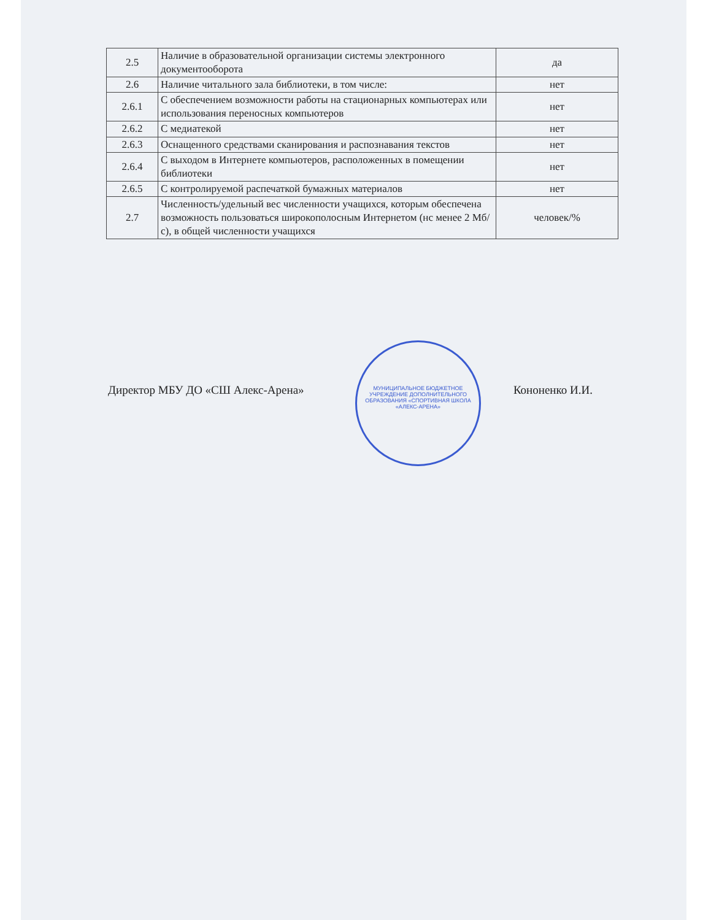| 2.5 | Наличие в образовательной организации системы электронного документооборота | да |
| 2.6 | Наличие читального зала библиотеки, в том числе: | нет |
| 2.6.1 | С обеспечением возможности работы на стационарных компьютерах или использования переносных компьютеров | нет |
| 2.6.2 | С медиатекой | нет |
| 2.6.3 | Оснащенного средствами сканирования и распознавания текстов | нет |
| 2.6.4 | С выходом в Интернете компьютеров, расположенных в помещении библиотеки | нет |
| 2.6.5 | С контролируемой распечаткой бумажных материалов | нет |
| 2.7 | Численность/удельный вес численности учащихся, которым обеспечена возможность пользоваться широкополосным Интернетом (нс менее 2 Мб/с), в общей численности учащихся | человек/% |
Директор МБУ ДО «СШ Алекс-Арена» Кононенко И.И.
МУНИЦИПАЛЬНОЕ БЮДЖЕТНОЕ УЧРЕЖДЕНИЕ ДОПОЛНИТЕЛЬНОГО ОБРАЗОВАНИЯ «СПОРТИВНАЯ ШКОЛА «АЛЕКС-АРЕНА»